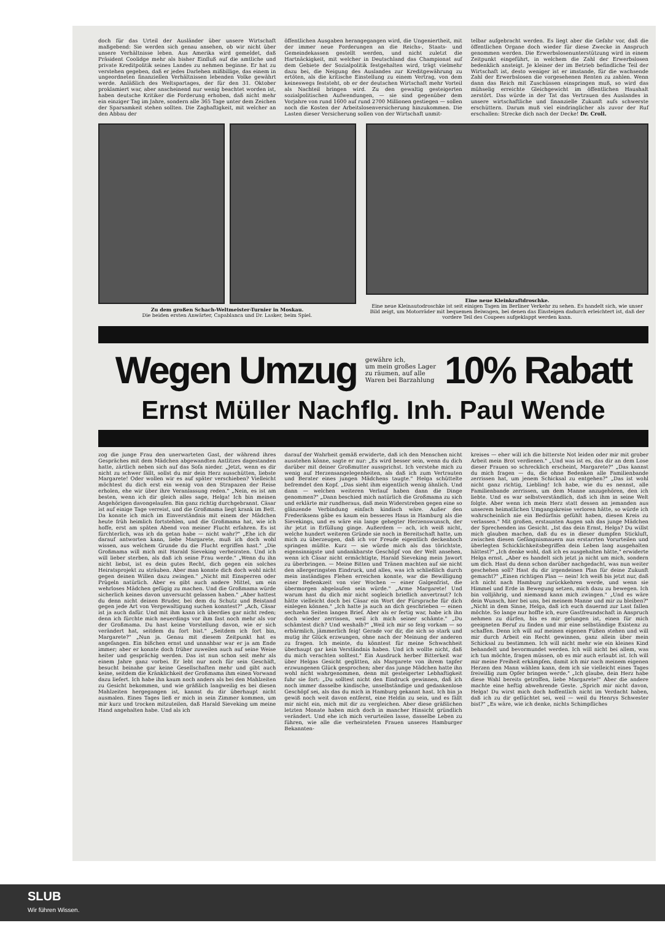doch für das Urteil der Ausländer über unsere Wirtschaft maßgebend: Sie werden sich genau ansehen, ob wir nicht über unsere Verhältnisse leben. Aus Amerika wird gemeldet, daß Präsident Coolidge mehr als bisher Einfluß auf die amtliche und private Kreditpolitik seines Landes zu nehmen beginne. Er hat zu verstehen gegeben, daß er jedes Darlehen mißbillige, das einem in ungeordneten finanziellen Verhältnissen lebenden Volke gewährt werde. Anläßlich des Weltspartages, der für den 31. Oktober proklamiert war, aber anscheinend nur wenig beachtet worden ist, haben deutsche Kritiker die Forderung erhoben, daß nicht mehr ein einziger Tag im Jahre, sondern alle 365 Tage unter dem Zeichen der Sparsamkeit stehen sollten. Die Zaghaftigkeit, mit welcher an den Abbau der
öffentlichen Ausgaben herangegangen wird, die Ungeniertheit, mit der immer neue Forderungen an die Reichs-, Staats- und Gemeindekassen gestellt werden, und nicht zuletzt die Hartnäckigkeit, mit welcher in Deutschland das Championat auf dem Gebiete der Sozialpolitik festgehalten wird, trägt vielmehr dazu bei, die Neigung des Auslandes zur Kreditgewährung zu ertöten, als die kritische Einstellung zu einem Vertrag, von dem keineswegs feststeht, ob er der deutschen Wirtschaft mehr Vorteil als Nachteil bringen wird. Zu den gewaltig gesteigerten sozialpolitischen Aufwendungen, — sie sind gegenüber dem Vorjahre von rund 1600 auf rund 2700 Millionen gestiegen — sollen noch die Kosten der Arbeitslosenversicherung hinzukommen. Die Lasten dieser Versicherung sollen von der Wirtschaft unmit-
telbar aufgebracht werden. Es liegt aber die Gefahr vor, daß die öffentlichen Organe doch wieder für diese Zwecke in Anspruch genommen werden. Die Erwerbslosenunterstützung wird in einem Zeitpunkt eingeführt, in welchem die Zahl der Erwerbslosen bedenklich ansteigt. Je kleiner der im Betrieb befindliche Teil der Wirtschaft ist, desto weniger ist er imstande, für die wachsende Zahl der Erwerbslosen die vorgesehenen Renten zu zahlen. Wenn dann das Reich mit Zuschüssen einspringen muß, so wird das mühselig erreichte Gleichgewicht im öffentlichen Haushalt zerstört. Das würde in der Tat das Vertrauen des Auslandes in unsere wirtschaftliche und finanzielle Zukunft aufs schwerste erschüttern. Darum muß viel eindringlicher als zuvor der Ruf erschallen: Strecke dich nach der Decke! Dr. Croll.
Zu dem großen Schach-Weltmeister-Turnier in Moskau.
Die beiden ersten Anwärter, Capablanca und Dr. Lasker, beim Spiel.
Eine neue Kleinkraftdroschke.
Eine neue Kleinautodroschke ist seit einigen Tagen im Berliner Verkehr zu sehen. Es handelt sich, wie unser Bild zeigt, um Motorräder mit bequemen Beiwagen, bei denen das Einsteigen dadurch erleichtert ist, daß der vordere Teil des Coupees aufgeklappt werden kann.
Wegen Umzug gewähre ich,
um mein großes Lager
zu räumen, auf alle
Waren bei Barzahlung 10% Rabatt
Ernst Müller Nachflg. Inh. Paul Wende
zog die junge Frau den unerwarteten Gast, der während ihres Gespräches mit dem Mädchen abgewandten Antlitzes dagestanden hatte, zärtlich neben sich auf das Sofa nieder. „Jetzt, wenn es dir nicht zu schwer fällt, sollst du mir dein Herz ausschütten, liebste Margarete! Oder wollen wir es auf später verschieben? Vielleicht möchtest du dich erst ein wenig von den Strapazen der Reise erholen, ehe wir über ihre Veranlassung reden." „Nein, es ist am besten, wenn ich dir gleich alles sage, Helga! Ich bin meinen Angehörigen davongelaufen. Bin ganz richtig durchgebrannt. Cäsar ist auf einige Tage verreist, und die Großmama liegt krank im Bett. Da konnte ich mich im Einverständnis mit einem der Mädchen heute früh heimlich fortstehlen, und die Großmama hat, wie ich hoffe, erst am späten Abend von meiner Flucht erfahren. Es ist fürchterlich, was ich da getan habe — nicht wahr?" „Ehe ich dir darauf antworten kann, liebe Margarete, muß ich doch wohl wissen, aus welchem Grunde du die Flucht ergriffen hast." „Die Großmama will mich mit Harald Sieveking verheiraten. Und ich will lieber sterben, als daß ich seine Frau werde." „Wenn du ihn nicht liebst, ist es dein gutes Recht, dich gegen ein solches Heiratsprojekt zu sträuben. Aber man konnte dich doch wohl nicht gegen deinen Willen dazu zwingen." „Nicht mit Einsperren oder Prügeln natürlich. Aber es gibt auch andere Mittel, um ein wehrloses Mädchen gefügig zu machen. Und die Großmama würde sicherlich keines davon unversucht gelassen haben." „Aber hattest du denn nicht deinen Bruder, bei dem du Schutz und Beistand gegen jede Art von Vergewaltigung suchen konntest?" „Ach, Cäsar ist ja auch dafür. Und mit ihm kann ich überdies gar nicht reden; denn ich fürchte mich neuerdings vor ihm fast noch mehr als vor der Großmama. Du hast keine Vorstellung davon, wie er sich verändert hat, seitdem du fort bist." „Seitdem ich fort bin, Margarete?" „Nun ja. Genau mit diesem Zeitpunkt hat es angefangen. Ein bißchen ernst und unnahbar war er ja am Ende immer; aber er konnte doch früher zuweilen auch auf seine Weise heiter und gesprächig werden. Das ist nun schon seit mehr als einem Jahre ganz vorbei. Er lebt nur noch für sein Geschäft, besucht beinahe gar keine Gesellschaften mehr und gibt auch keine, seitdem die Kränklichkeit der Großmama ihm einen Vorwand dazu liefert. Ich habe ihn kaum noch anders als bei den Mahlzeiten zu Gesicht bekommen, und wie gräßlich langweilig es bei diesen Mahlzeiten hergegangen ist, kannst du dir überhaupt nicht ausmalen. Eines Tages ließ er mich in sein Zimmer kommen, um mir kurz und trocken mitzuteilen, daß Harald Sieveking um meine Hand angehalten habe. Und als ich
darauf der Wahrheit gemäß erwiderte, daß ich den Menschen nicht ausstehen könne, sagte er nur: „Es wird besser sein, wenn du dich darüber mit deiner Großmutter aussprichst. Ich verstehe mich zu wenig auf Herzensangelegenheiten, als daß ich zum Vertrauten und Berater eines jungen Mädchens taugte." Helga schüttelte befremdet den Kopf. „Das sieht ihm eigentlich wenig ähnlich. Und dann — welchen weiteren Verlauf haben dann die Dinge genommen?" „Dann beschied mich natürlich die Großmama zu sich und erklärte mir rundheraus, daß mein Widerstreben gegen eine so glänzende Verbindung einfach kindisch wäre. Außer den Frederiksens gäbe es kaum ein besseres Haus in Hamburg als die Sievekings, und es wäre ein lange gehegter Herzenswunsch, der ihr jetzt in Erfüllung ginge. Außerdem — ach, ich weiß nicht, welche hundert weiteren Gründe sie noch in Bereitschaft hatte, um mich zu überzeugen, daß ich vor Freude eigentlich deckenhoch springen müßte. Kurz — sie würde mich als das törichtste, eigensinnigste und undankbarste Geschöpf von der Welt ansehen, wenn ich Cäsar nicht ermächtigte, Harald Sieveking mein Jawort zu überbringen. — Meine Bitten und Tränen machten auf sie nicht den allergeringsten Eindruck, und alles, was ich schließlich durch mein inständiges Flehen erreichen konnte, war die Bewilligung einer Bedenkzeit von vier Wochen — einer Galgenfrist, die übermorgen abgelaufen sein würde." „Arme Margarete! Und warum hast du dich mir nicht sogleich brieflich anvertraut? Ich hätte vielleicht doch bei Cäsar ein Wort der Fürsprache für dich einlegen können." „Ich hatte ja auch an dich geschrieben — einen sechzehn Seiten langen Brief. Aber als er fertig war, habe ich ihn doch wieder zerrissen, weil ich mich seiner schämte." „Du schämtest dich? Und weshalb?" „Weil ich mir so feig vorkam — so erbärmlich, jämmerlich feig! Gerade vor dir, die sich so stark und mutig ihr Glück erzwungen, ohne nach der Meinung der anderen zu fragen. Ich meinte, du könntest für meine Schwachheit überhaupt gar kein Verständnis haben. Und ich wollte nicht, daß du mich verachten solltest." Ein Ausdruck herber Bitterkeit war über Helgas Gesicht geglitten, als Margarete von ihrem tapfer erzwungenen Glück gesprochen; aber das junge Mädchen hatte ihn wohl nicht wahrgenommen, denn mit gesteigerter Lebhaftigkeit fuhr sie fort: „Du solltest nicht den Eindruck gewinnen, daß ich noch immer dasselbe kindische, unselbständige und gedankenlose Geschöpf sei, als das du mich in Hamburg gekannt hast. Ich bin ja gewiß noch weit davon entfernt, eine Heldin zu sein, und es fällt mir nicht ein, mich mit dir zu vergleichen. Aber diese gräßlichen letzten Monate haben mich doch in mancher Hinsicht gründlich verändert. Und ehe ich mich verurteilen lasse, dasselbe Leben zu führen, wie alle die verheirateten Frauen unseres Hamburger Bekannten-
kreises — eher will ich die bitterste Not leiden oder mir mit grober Arbeit mein Brot verdienen." „Und was ist es, das dir an dem Lose dieser Frauen so schrecklich erscheint, Margarete?" „Das kannst du mich fragen — du, die ohne Bedenken alle Familienbande zerrissen hat, um jenem Schicksal zu entgehen?" „Das ist wohl nicht ganz richtig, Liebling! Ich habe, wie du es nennst, alle Familienbande zerrissen, um dem Manne anzugehören, den ich liebte. Und es war selbstverständlich, daß ich ihm in seine Welt folgte. Aber wenn ich mein Herz statt dessen an jemanden aus unserem heimatlichen Umgangskreise verloren hätte, so würde ich wahrscheinlich nie ein Bedürfnis gefühlt haben, diesen Kreis zu verlassen." Mit großen, erstaunten Augen sah das junge Mädchen der Sprechenden ins Gesicht. „Ist das dein Ernst, Helga? Du willst mich glauben machen, daß du es in dieser dumpfen Stickluft, zwischen diesen Gefängnismauern aus erstarrten Vorurteilen und überlegten Schicklichkeitsbegriffen dein Leben lang ausgehalten hättest?" „Ich denke wohl, daß ich es ausgehalten hätte," erwiderte Helga ernst. „Aber es handelt sich jetzt ja nicht um mich, sondern um dich. Hast du denn schon darüber nachgedacht, was nun weiter geschehen soll? Hast du dir irgendeinen Plan für deine Zukunft gemacht?" „Einen richtigen Plan — nein! Ich weiß bis jetzt nur, daß ich nicht nach Hamburg zurückkehren werde, und wenn sie Himmel und Erde in Bewegung setzen, mich dazu zu bewegen. Ich bin volljährig, und niemand kann mich zwingen." „Und es wäre dein Wunsch, hier bei uns, bei meinem Manne und mir zu bleiben?" „Nicht in dem Sinne, Helga, daß ich euch dauernd zur Last fallen möchte. So lange nur hoffte ich, eure Gastfreundschaft in Anspruch nehmen zu dürfen, bis es mir gelungen ist, einen für mich geeigneten Beruf zu finden und mir eine selbständige Existenz zu schaffen. Denn ich will auf meinen eigenen Füßen stehen und will mir durch Arbeit ein Recht gewinnen, ganz allein über mein Schicksal zu bestimmen. Ich will nicht mehr wie ein kleines Kind behandelt und bevormundet werden. Ich will nicht bei allem, was ich tun möchte, fragen müssen, ob es mir auch erlaubt ist. Ich will mir meine Freiheit erkämpfen, damit ich mir nach meinem eigenen Herzen den Mann wählen kann, dem ich sie vielleicht eines Tages freiwillig zum Opfer bringen werde." „Ich glaube, dein Herz habe diese Wahl bereits getroffen, liebe Margarete!" Aber die andere machte eine heftig abwehrende Geste. „Sprich mir nicht davon, Helga! Du wirst mich doch hoffentlich nicht im Verdacht haben, daß ich zu dir geflüchtet sei, weil — weil du Henrys Schwester bist?" „Es wäre, wie ich denke, nichts Schimpfliches
SLUB
Wir führen Wissen.